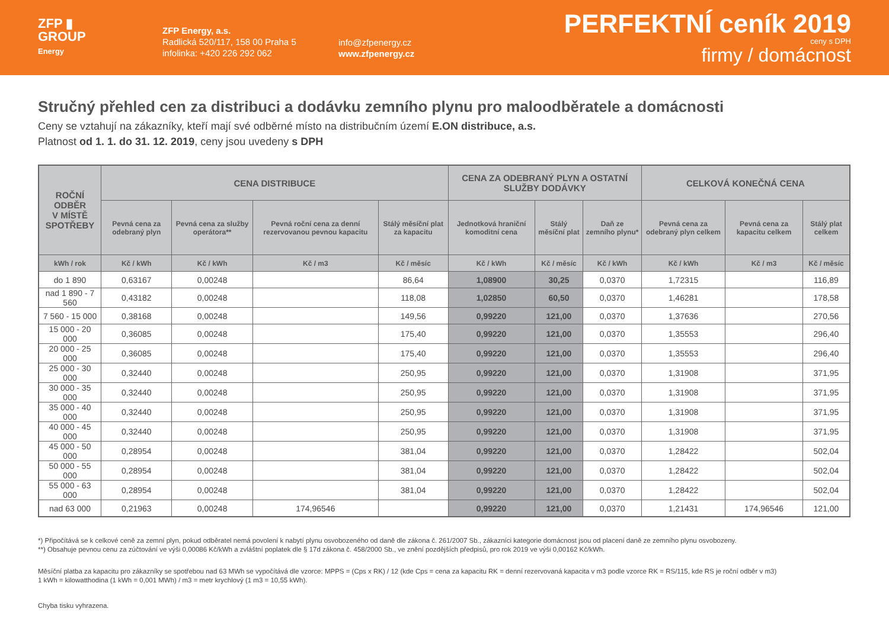ZFP ▮
GROUP
Energy
ZFP Energy, a.s.
Radlická 520/117, 158 00 Praha 5
infolinka: +420 226 292 062
info@zfpenergy.cz
www.zfpenergy.cz
PERFEKTNÍ ceník 2019
ceny s DPH
firmy / domácnost
Stručný přehled cen za distribuci a dodávku zemního plynu pro maloodběratele a domácnosti
Ceny se vztahují na zákazníky, kteří mají své odběrné místo na distribučním území E.ON distribuce, a.s.
Platnost od 1. 1. do 31. 12. 2019, ceny jsou uvedeny s DPH
| ROČNÍ ODBĚR V MÍSTĚ SPOTŘEBY | CENA DISTRIBUCE | | | | CENA ZA ODEBRANÝ PLYN A OSTATNÍ SLUŽBY DODÁVKY | | | CELKOVÁ KONEČNÁ CENA | | |
| --- | --- | --- | --- | --- | --- | --- | --- | --- | --- | --- |
| | Pevná cena za odebraný plyn | Pevná cena za služby operátora** | Pevná roční cena za denní rezervovanou pevnou kapacitu | Stálý měsíční plat za kapacitu | Jednotková hraniční komoditní cena | Stálý měsíční plat | Daň ze zemního plynu* | Pevná cena za odebraný plyn celkem | Pevná cena za kapacitu celkem | Stálý plat celkem |
| kWh / rok | Kč / kWh | Kč / kWh | Kč / m3 | Kč / měsíc | Kč / kWh | Kč / měsíc | Kč / kWh | Kč / kWh | Kč / m3 | Kč / měsíc |
| do 1 890 | 0,63167 | 0,00248 | | 86,64 | 1,08900 | 30,25 | 0,0370 | 1,72315 | | 116,89 |
| nad 1 890 - 7 560 | 0,43182 | 0,00248 | | 118,08 | 1,02850 | 60,50 | 0,0370 | 1,46281 | | 178,58 |
| 7 560 - 15 000 | 0,38168 | 0,00248 | | 149,56 | 0,99220 | 121,00 | 0,0370 | 1,37636 | | 270,56 |
| 15 000 - 20 000 | 0,36085 | 0,00248 | | 175,40 | 0,99220 | 121,00 | 0,0370 | 1,35553 | | 296,40 |
| 20 000 - 25 000 | 0,36085 | 0,00248 | | 175,40 | 0,99220 | 121,00 | 0,0370 | 1,35553 | | 296,40 |
| 25 000 - 30 000 | 0,32440 | 0,00248 | | 250,95 | 0,99220 | 121,00 | 0,0370 | 1,31908 | | 371,95 |
| 30 000 - 35 000 | 0,32440 | 0,00248 | | 250,95 | 0,99220 | 121,00 | 0,0370 | 1,31908 | | 371,95 |
| 35 000 - 40 000 | 0,32440 | 0,00248 | | 250,95 | 0,99220 | 121,00 | 0,0370 | 1,31908 | | 371,95 |
| 40 000 - 45 000 | 0,32440 | 0,00248 | | 250,95 | 0,99220 | 121,00 | 0,0370 | 1,31908 | | 371,95 |
| 45 000 - 50 000 | 0,28954 | 0,00248 | | 381,04 | 0,99220 | 121,00 | 0,0370 | 1,28422 | | 502,04 |
| 50 000 - 55 000 | 0,28954 | 0,00248 | | 381,04 | 0,99220 | 121,00 | 0,0370 | 1,28422 | | 502,04 |
| 55 000 - 63 000 | 0,28954 | 0,00248 | | 381,04 | 0,99220 | 121,00 | 0,0370 | 1,28422 | | 502,04 |
| nad 63 000 | 0,21963 | 0,00248 | 174,96546 | | 0,99220 | 121,00 | 0,0370 | 1,21431 | 174,96546 | 121,00 |
*) Připočítává se k celkové ceně za zemní plyn, pokud odběratel nemá povolení k nabytí plynu osvobozeného od daně dle zákona č. 261/2007 Sb., zákazníci kategorie domácnost jsou od placení daně ze zemního plynu osvobozeny.
**) Obsahuje pevnou cenu za zúčtování ve výši 0,00086 Kč/kWh a zvláštní poplatek dle § 17d zákona č. 458/2000 Sb., ve znění pozdějších předpisů, pro rok 2019 ve výši 0,00162 Kč/kWh.
Měsíční platba za kapacitu pro zákazníky se spotřebou nad 63 MWh se vypočítává dle vzorce: MPPS = (Cps x RK) / 12 (kde Cps = cena za kapacitu RK = denní rezervovaná kapacita v m3 podle vzorce RK = RS/115, kde RS je roční odběr v m3)
1 kWh = kilowatthodina (1 kWh = 0,001 MWh) / m3 = metr krychlový (1 m3 = 10,55 kWh).
Chyba tisku vyhrazena.